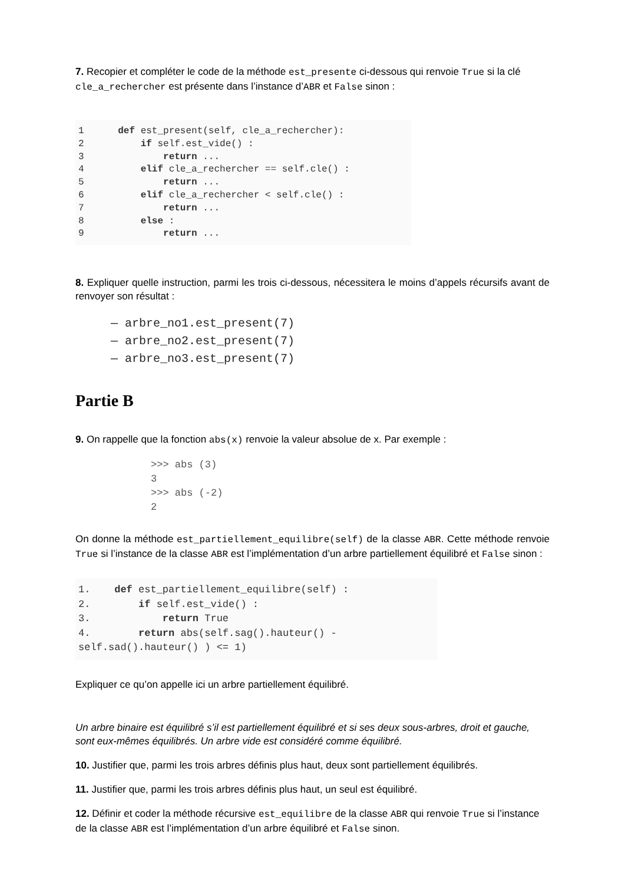7. Recopier et compléter le code de la méthode est_presente ci-dessous qui renvoie True si la clé cle_a_rechercher est présente dans l’instance d’ABR et False sinon :
1      def est_present(self, cle_a_rechercher):
2          if self.est_vide() :
3              return ...
4          elif cle_a_rechercher == self.cle() :
5              return ...
6          elif cle_a_rechercher < self.cle() :
7              return ...
8          else :
9              return ...
8. Expliquer quelle instruction, parmi les trois ci-dessous, nécessitera le moins d’appels récursifs avant de renvoyer son résultat :
— arbre_no1.est_present(7)
— arbre_no2.est_present(7)
— arbre_no3.est_present(7)
Partie B
9. On rappelle que la fonction abs(x) renvoie la valeur absolue de x. Par exemple :
>>> abs (3)
3
>>> abs (-2)
2
On donne la méthode est_partiellement_equilibre(self) de la classe ABR. Cette méthode renvoie True si l’instance de la classe ABR est l’implémentation d’un arbre partiellement équilibré et False sinon :
1.    def est_partiellement_equilibre(self) :
2.        if self.est_vide() :
3.            return True
4.        return abs(self.sag().hauteur() -
self.sad().hauteur() ) <= 1)
Expliquer ce qu’on appelle ici un arbre partiellement équilibré.
Un arbre binaire est équilibré s’il est partiellement équilibré et si ses deux sous-arbres, droit et gauche, sont eux-mêmes équilibrés. Un arbre vide est considéré comme équilibré.
10. Justifier que, parmi les trois arbres définis plus haut, deux sont partiellement équilibrés.
11. Justifier que, parmi les trois arbres définis plus haut, un seul est équilibré.
12. Définir et coder la méthode récursive est_equilibre de la classe ABR qui renvoie True si l’instance de la classe ABR est l’implémentation d’un arbre équilibré et False sinon.